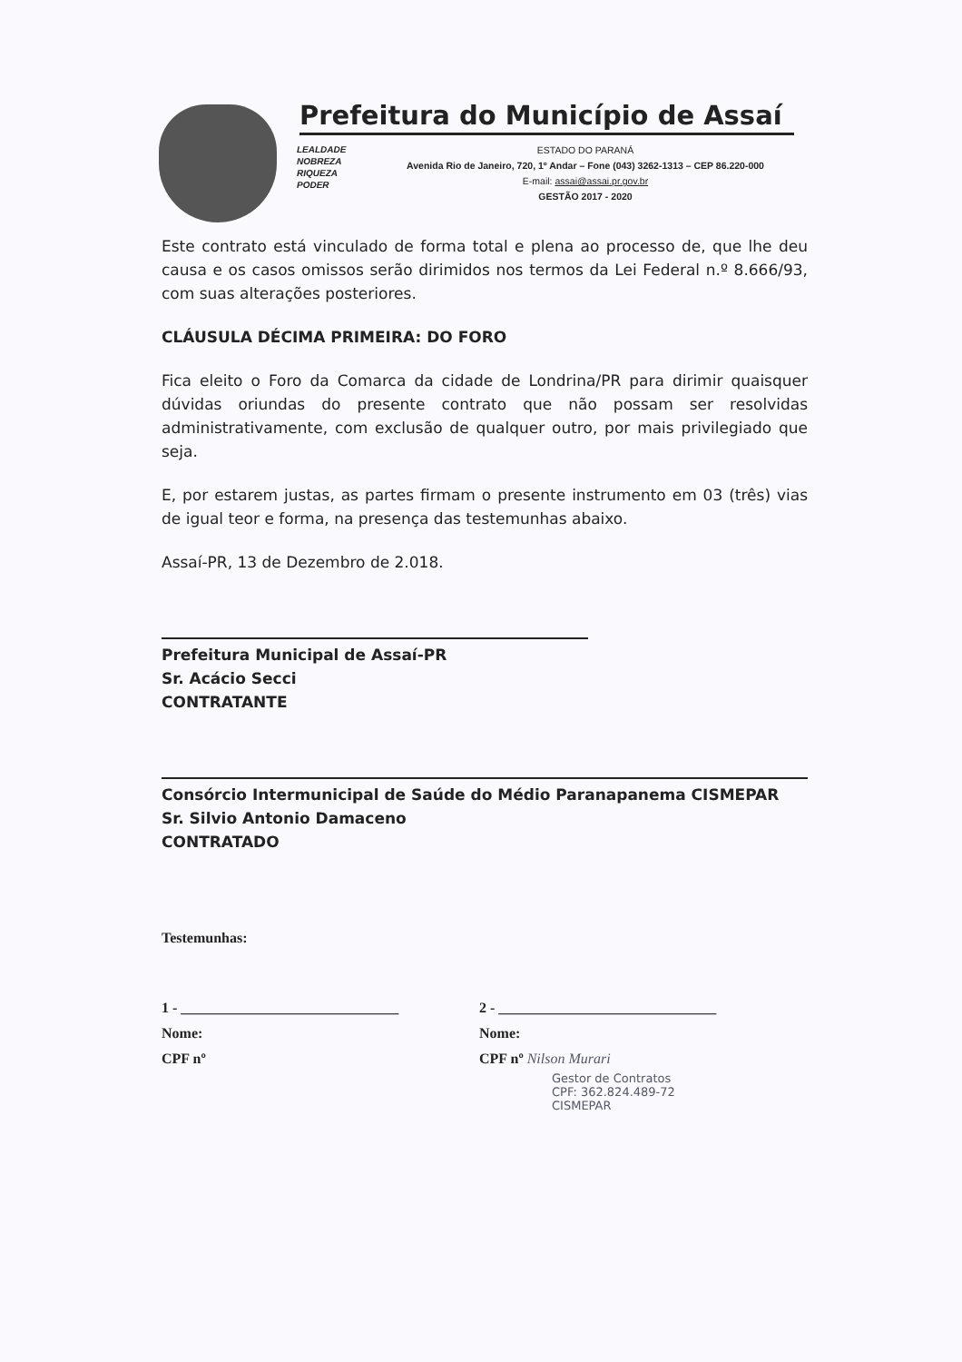Prefeitura do Município de Assaí
LEALDADE
NOBREZA
RIQUEZA
PODER
ESTADO DO PARANÁ
Avenida Rio de Janeiro, 720, 1º Andar – Fone (043) 3262-1313 – CEP 86.220-000
E-mail: assai@assai.pr.gov.br
GESTÃO 2017 - 2020
Este contrato está vinculado de forma total e plena ao processo de, que lhe deu causa e os casos omissos serão dirimidos nos termos da Lei Federal n.º 8.666/93, com suas alterações posteriores.
CLÁUSULA DÉCIMA PRIMEIRA: DO FORO
Fica eleito o Foro da Comarca da cidade de Londrina/PR para dirimir quaisquer dúvidas oriundas do presente contrato que não possam ser resolvidas administrativamente, com exclusão de qualquer outro, por mais privilegiado que seja.
E, por estarem justas, as partes firmam o presente instrumento em 03 (três) vias de igual teor e forma, na presença das testemunhas abaixo.
Assaí-PR, 13 de Dezembro de 2.018.
Prefeitura Municipal de Assaí-PR
Sr. Acácio Secci
CONTRATANTE
Consórcio Intermunicipal de Saúde do Médio Paranapanema CISMEPAR
Sr. Silvio Antonio Damaceno
CONTRATADO
Testemunhas:
1 - ______________________________
Nome:
CPF nº
2 - ______________________________
Nome:
CPF nº Nilson Murari
Gestor de Contratos
CPF: 362.824.489-72
CISMEPAR